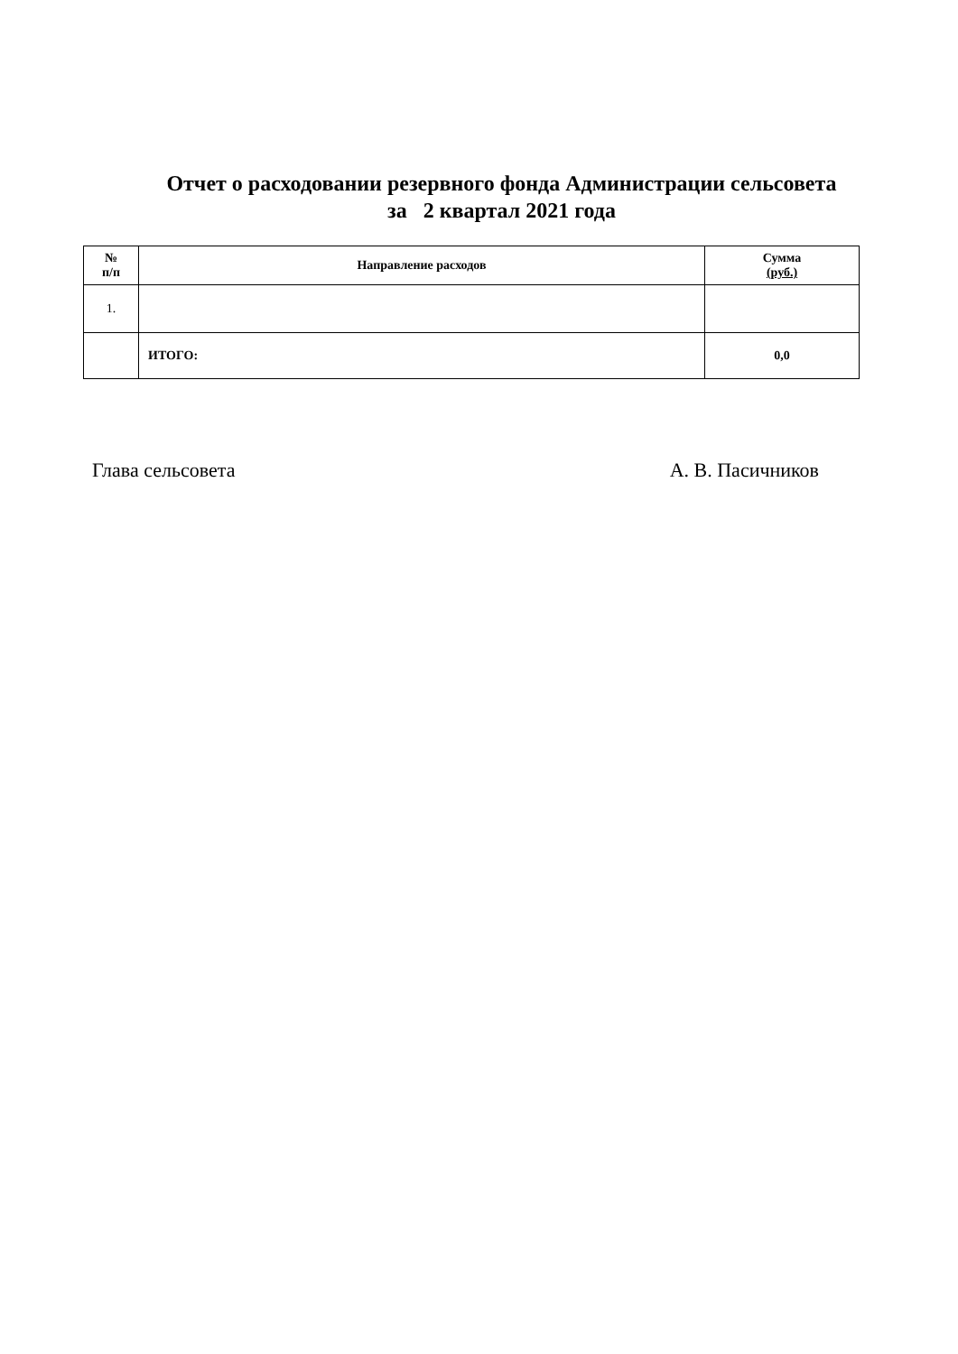Отчет о расходовании резервного фонда Администрации сельсовета
за 2 квартал 2021 года
| № п/п | Направление расходов | Сумма (руб.) |
| --- | --- | --- |
| 1. | | |
| | ИТОГО: | 0,0 |
Глава сельсовета А. В. Пасичников